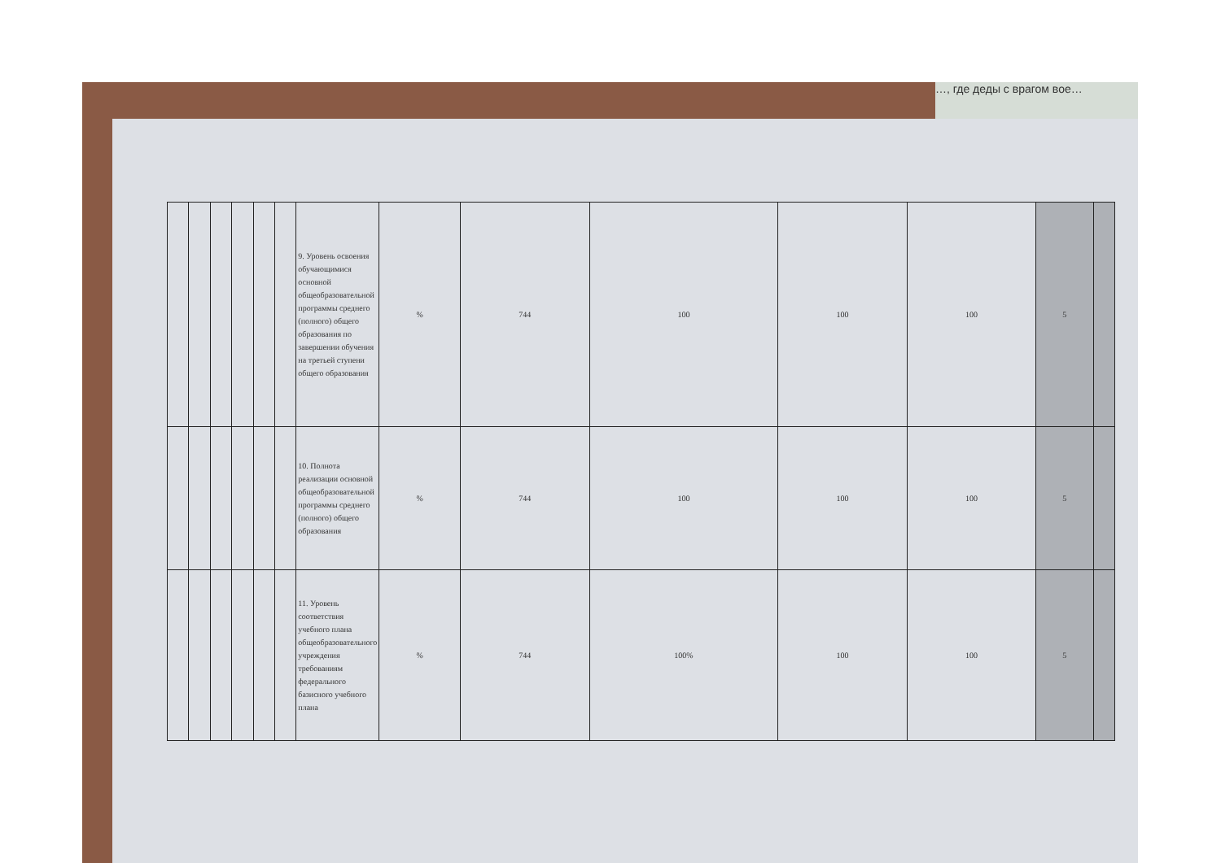…, где деды с врагом вое…
| | | | | | | 9. Уровень освоения обучающимися основной общеобразовательной программы среднего (полного) общего образования по завершении обучения на третьей ступени общего образования | % | 744 | 100 | 100 | 100 | 5 | |
| | | | | | | 10. Полнота реализации основной общеобразовательной программы среднего (полного) общего образования | % | 744 | 100 | 100 | 100 | 5 | |
| | | | | | | 11. Уровень соответствия учебного плана общеобразовательного учреждения требованиям федерального базисного учебного плана | % | 744 | 100% | 100 | 100 | 5 | |